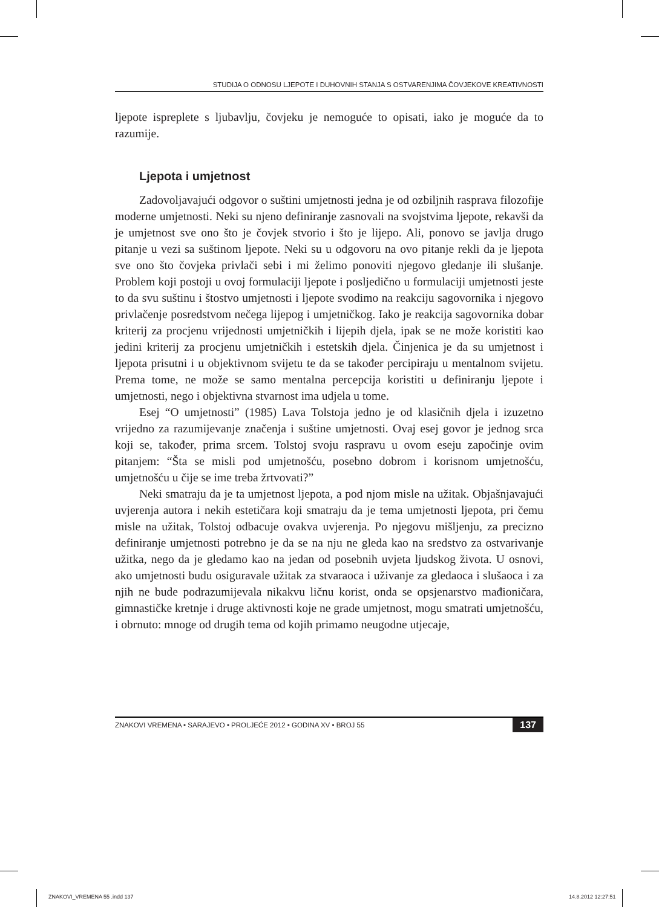STUDIJA O ODNOSU LJEPOTE I DUHOVNIH STANJA S OSTVARENJIMA ČOVJEKOVE KREATIVNOSTI
ljepote isprepl­ete s ljubavlju, čovjeku je nemoguće to opisati, iako je moguće da to razumije.
Ljepota i umjetnost
Zadovoljavajući odgovor o suštini umjetnosti jedna je od ozbiljnih rasprava filozofije moderne umjetnosti. Neki su njeno definiranje zasnovali na svojstvima ljepote, rekavši da je umjetnost sve ono što je čovjek stvorio i što je lijepo. Ali, ponovo se javlja drugo pitanje u vezi sa suštinom ljepote. Neki su u odgovoru na ovo pitanje rekli da je ljepota sve ono što čovjeka privlači sebi i mi želimo ponoviti njegovo gledanje ili slušanje. Problem koji postoji u ovoj formulaciji ljepote i posljedično u formulaciji umjetnosti jeste to da svu suštinu i štostvo umjetnosti i ljepote svodimo na reakciju sagovornika i njegovo privlačenje posredstvom nečega lijepog i umjetničkog. Iako je reakcija sagovornika dobar kriterij za procjenu vrijednosti umjetničkih i lijepih djela, ipak se ne može koristiti kao jedini kriterij za procjenu umjetničkih i estetskih djela. Činjenica je da su umjetnost i ljepota prisutni i u objektivnom svijetu te da se također percipiraju u mentalnom svijetu. Prema tome, ne može se samo mentalna percepcija koristiti u definiranju ljepote i umjetnosti, nego i objektivna stvarnost ima udjela u tome.
Esej “O umjetnosti” (1985) Lava Tolstoja jedno je od klasičnih djela i izuzetno vrijedno za razumijevanje značenja i suštine umjetnosti. Ovaj esej govor je jednog srca koji se, također, prima srcem. Tolstoj svoju raspravu u ovom eseju započinje ovim pitanjem: “Šta se misli pod umjetnošću, posebno dobrom i korisnom umjetnošću, umjetnošću u čije se ime treba žrtvovati?”
Neki smatraju da je ta umjetnost ljepota, a pod njom misle na užitak. Objašnjavajući uvjerenja autora i nekih estetičara koji smatraju da je tema umjetnosti ljepota, pri čemu misle na užitak, Tolstoj odbacuje ovakva uvjerenja. Po njegovu mišljenju, za precizno definiranje umjetnosti potrebno je da se na nju ne gleda kao na sredstvo za ostvarivanje užitka, nego da je gledamo kao na jedan od posebnih uvjeta ljudskog života. U osnovi, ako umjetnosti budu osiguravale užitak za stvaraoca i uživanje za gledaoca i slušaoca i za njih ne bude podrazumijevala nikakvu ličnu korist, onda se opsjenarstvo mađioničara, gimnastičke kretnje i druge aktivnosti koje ne grade umjetnost, mogu smatrati umjetnošću, i obrnuto: mnoge od drugih tema od kojih primamo neugodne utjecaje,
ZNAKOVI VREMENA • SARAJEVO • PROLJEĆE 2012 • GODINA XV • BROJ 55 137
ZNAKOVI_VREMENA 55 .indd 137 14.8.2012 12:27:51